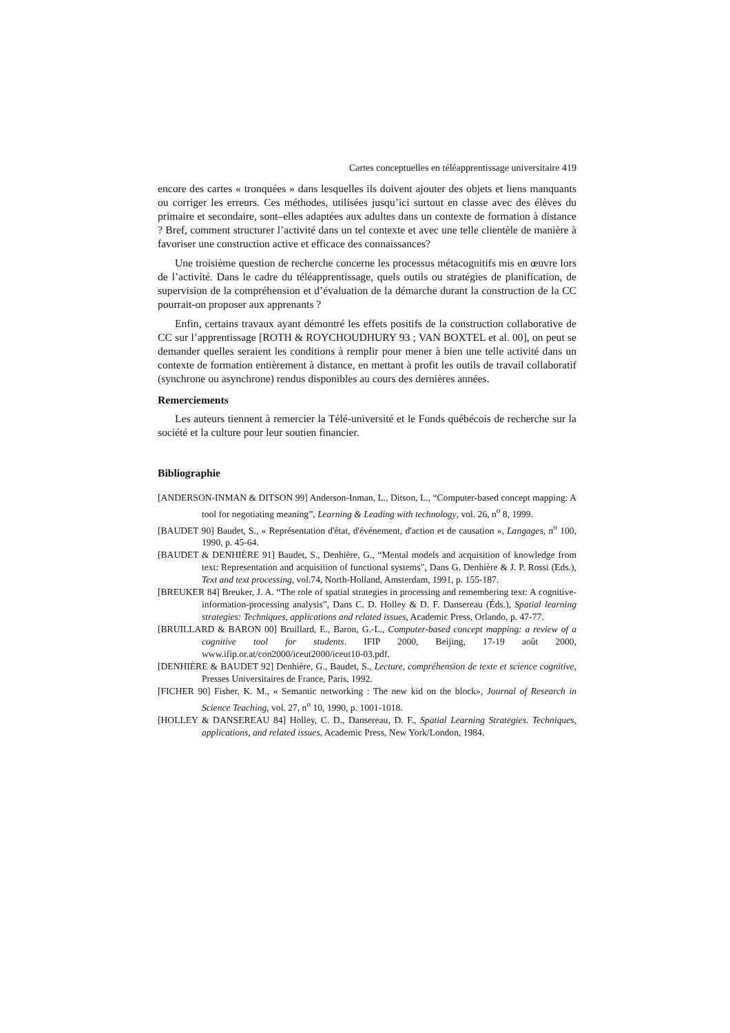Cartes conceptuelles en téléapprentissage universitaire 419
encore des cartes « tronquées » dans lesquelles ils doivent ajouter des objets et liens manquants ou corriger les erreurs. Ces méthodes, utilisées jusqu’ici surtout en classe avec des élèves du primaire et secondaire, sont–elles adaptées aux adultes dans un contexte de formation à distance ? Bref, comment structurer l’activité dans un tel contexte et avec une telle clientèle de manière à favoriser une construction active et efficace des connaissances?
Une troisième question de recherche concerne les processus métacognitifs mis en œuvre lors de l’activité. Dans le cadre du téléapprentissage, quels outils ou stratégies de planification, de supervision de la compréhension et d’évaluation de la démarche durant la construction de la CC pourrait-on proposer aux apprenants ?
Enfin, certains travaux ayant démontré les effets positifs de la construction collaborative de CC sur l’apprentissage [ROTH & ROYCHOUDHURY 93 ; VAN BOXTEL et al. 00], on peut se demander quelles seraient les conditions à remplir pour mener à bien une telle activité dans un contexte de formation entièrement à distance, en mettant à profit les outils de travail collaboratif (synchrone ou asynchrone) rendus disponibles au cours des dernières années.
Remerciements
Les auteurs tiennent à remercier la Télé-université et le Fonds québécois de recherche sur la société et la culture pour leur soutien financier.
Bibliographie
[ANDERSON-INMAN & DITSON 99] Anderson-Inman, L., Ditson, L., “Computer-based concept mapping: A tool for negotiating meaning”, Learning & Leading with technology, vol. 26, n<sup>o</sup> 8, 1999.
[BAUDET 90] Baudet, S., « Représentation d'état, d'événement, d'action et de causation », Langages, n<sup>o</sup> 100, 1990, p. 45-64.
[BAUDET & DENHIÈRE 91] Baudet, S., Denhière, G., “Mental models and acquisition of knowledge from text: Representation and acquisition of functional systems”, Dans G. Denhière & J. P. Rossi (Eds.), Text and text processing, vol.74, North-Holland, Amsterdam, 1991, p. 155-187.
[BREUKER 84] Breuker, J. A. “The role of spatial strategies in processing and remembering text: A cognitive-information-processing analysis”, Dans C. D. Holley & D. F. Dansereau (Éds.), Spatial learning strategies: Techniques, applications and related issues, Academic Press, Orlando, p. 47-77.
[BRUILLARD & BARON 00] Bruillard, E., Baron, G.-L., Computer-based concept mapping: a review of a cognitive tool for students. IFIP 2000, Beijing, 17-19 août 2000, www.ifip.or.at/con2000/iceut2000/iceut10-03.pdf.
[DENHIÈRE & BAUDET 92] Denhière, G., Baudet, S., Lecture, compréhension de texte et science cognitive, Presses Universitaires de France, Paris, 1992.
[FICHER 90] Fisher, K. M., « Semantic networking : The new kid on the block», Journal of Research in Science Teaching, vol. 27, n<sup>o</sup> 10, 1990, p. 1001-1018.
[HOLLEY & DANSEREAU 84] Holley, C. D., Dansereau, D. F., Spatial Learning Strategies. Techniques, applications, and related issues, Academic Press, New York/London, 1984.